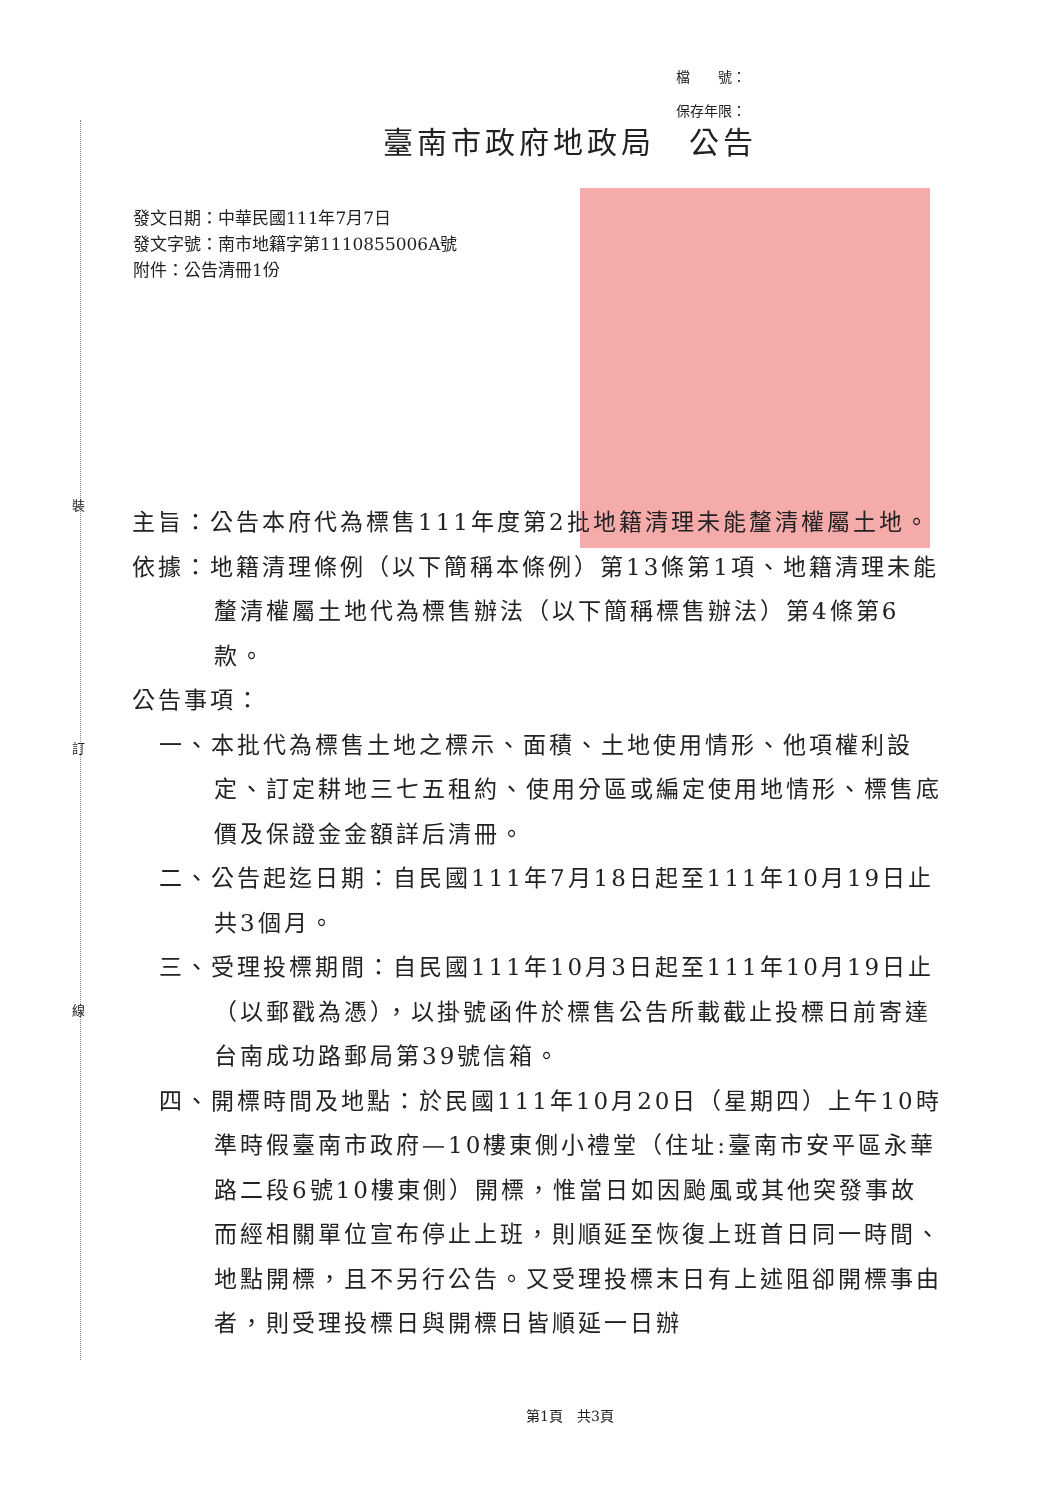裝
訂
線
檔　　號：
保存年限：
臺南市政府地政局　公告
發文日期：中華民國111年7月7日
發文字號：南市地籍字第1110855006A號
附件：公告清冊1份
主旨：公告本府代為標售111年度第2批地籍清理未能釐清權屬土地。
依據：地籍清理條例（以下簡稱本條例）第13條第1項、地籍清理未能釐清權屬土地代為標售辦法（以下簡稱標售辦法）第4條第6款。
公告事項：
一、本批代為標售土地之標示、面積、土地使用情形、他項權利設定、訂定耕地三七五租約、使用分區或編定使用地情形、標售底價及保證金金額詳后清冊。
二、公告起迄日期：自民國111年7月18日起至111年10月19日止共3個月。
三、受理投標期間：自民國111年10月3日起至111年10月19日止（以郵戳為憑），以掛號函件於標售公告所載截止投標日前寄達台南成功路郵局第39號信箱。
四、開標時間及地點：於民國111年10月20日（星期四）上午10時準時假臺南市政府—10樓東側小禮堂（住址:臺南市安平區永華路二段6號10樓東側）開標，惟當日如因颱風或其他突發事故而經相關單位宣布停止上班，則順延至恢復上班首日同一時間、地點開標，且不另行公告。又受理投標末日有上述阻卻開標事由者，則受理投標日與開標日皆順延一日辦
第1頁　共3頁